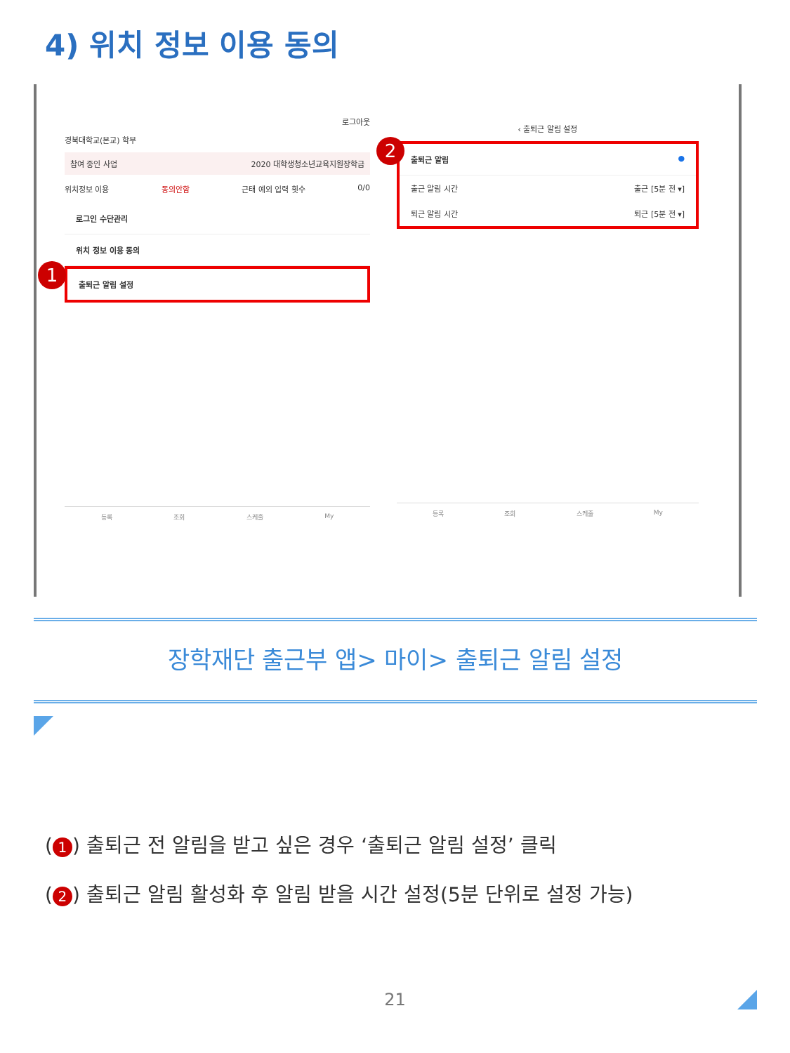4) 위치 정보 이용 동의
로그아웃
경북대학교(본교) 학부
참여 중인 사업 2020 대학생청소년교육지원장학금
위치정보 이용 동의안함 근태 예외 입력 횟수 0/0
로그인 수단관리
위치 정보 이용 동의
출퇴근 알림 설정
등록 조회 스케줄 My
1
‹ 출퇴근 알림 설정
출퇴근 알림 ●
출근 알림 시간 출근 [5분 전 ▾]
퇴근 알림 시간 퇴근 [5분 전 ▾]
등록 조회 스케줄 My
2
장학재단 출근부 앱> 마이> 출퇴근 알림 설정
(1) 출퇴근 전 알림을 받고 싶은 경우 ‘출퇴근 알림 설정’ 클릭
(2) 출퇴근 알림 활성화 후 알림 받을 시간 설정(5분 단위로 설정 가능)
21